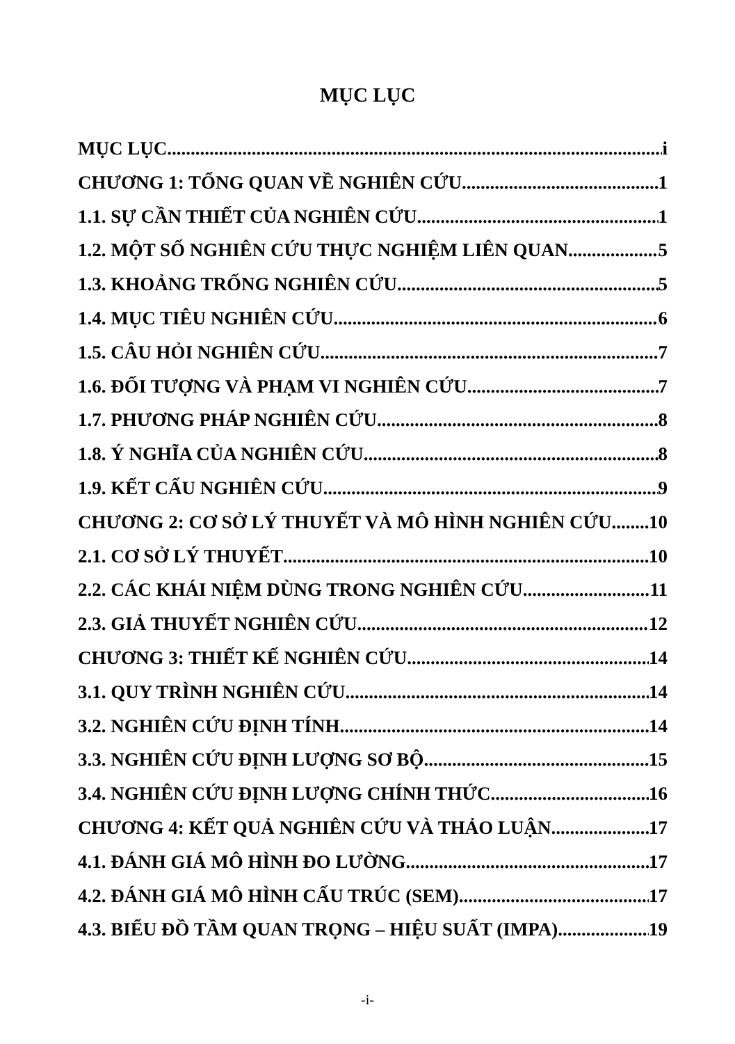MỤC LỤC
MỤC LỤC i
CHƯƠNG 1: TỔNG QUAN VỀ NGHIÊN CỨU 1
1.1. SỰ CẦN THIẾT CỦA NGHIÊN CỨU 1
1.2. MỘT SỐ NGHIÊN CỨU THỰC NGHIỆM LIÊN QUAN 5
1.3. KHOẢNG TRỐNG NGHIÊN CỨU 5
1.4. MỤC TIÊU NGHIÊN CỨU 6
1.5. CÂU HỎI NGHIÊN CỨU 7
1.6. ĐỐI TƯỢNG VÀ PHẠM VI NGHIÊN CỨU 7
1.7. PHƯƠNG PHÁP NGHIÊN CỨU 8
1.8. Ý NGHĨA CỦA NGHIÊN CỨU 8
1.9. KẾT CẤU NGHIÊN CỨU 9
CHƯƠNG 2: CƠ SỞ LÝ THUYẾT VÀ MÔ HÌNH NGHIÊN CỨU 10
2.1. CƠ SỞ LÝ THUYẾT 10
2.2. CÁC KHÁI NIỆM DÙNG TRONG NGHIÊN CỨU 11
2.3. GIẢ THUYẾT NGHIÊN CỨU 12
CHƯƠNG 3: THIẾT KẾ NGHIÊN CỨU 14
3.1. QUY TRÌNH NGHIÊN CỨU 14
3.2. NGHIÊN CỨU ĐỊNH TÍNH 14
3.3. NGHIÊN CỨU ĐỊNH LƯỢNG SƠ BỘ 15
3.4. NGHIÊN CỨU ĐỊNH LƯỢNG CHÍNH THỨC 16
CHƯƠNG 4: KẾT QUẢ NGHIÊN CỨU VÀ THẢO LUẬN 17
4.1. ĐÁNH GIÁ MÔ HÌNH ĐO LƯỜNG 17
4.2. ĐÁNH GIÁ MÔ HÌNH CẤU TRÚC (SEM) 17
4.3. BIỂU ĐỒ TẦM QUAN TRỌNG – HIỆU SUẤT (IMPA) 19
-i-